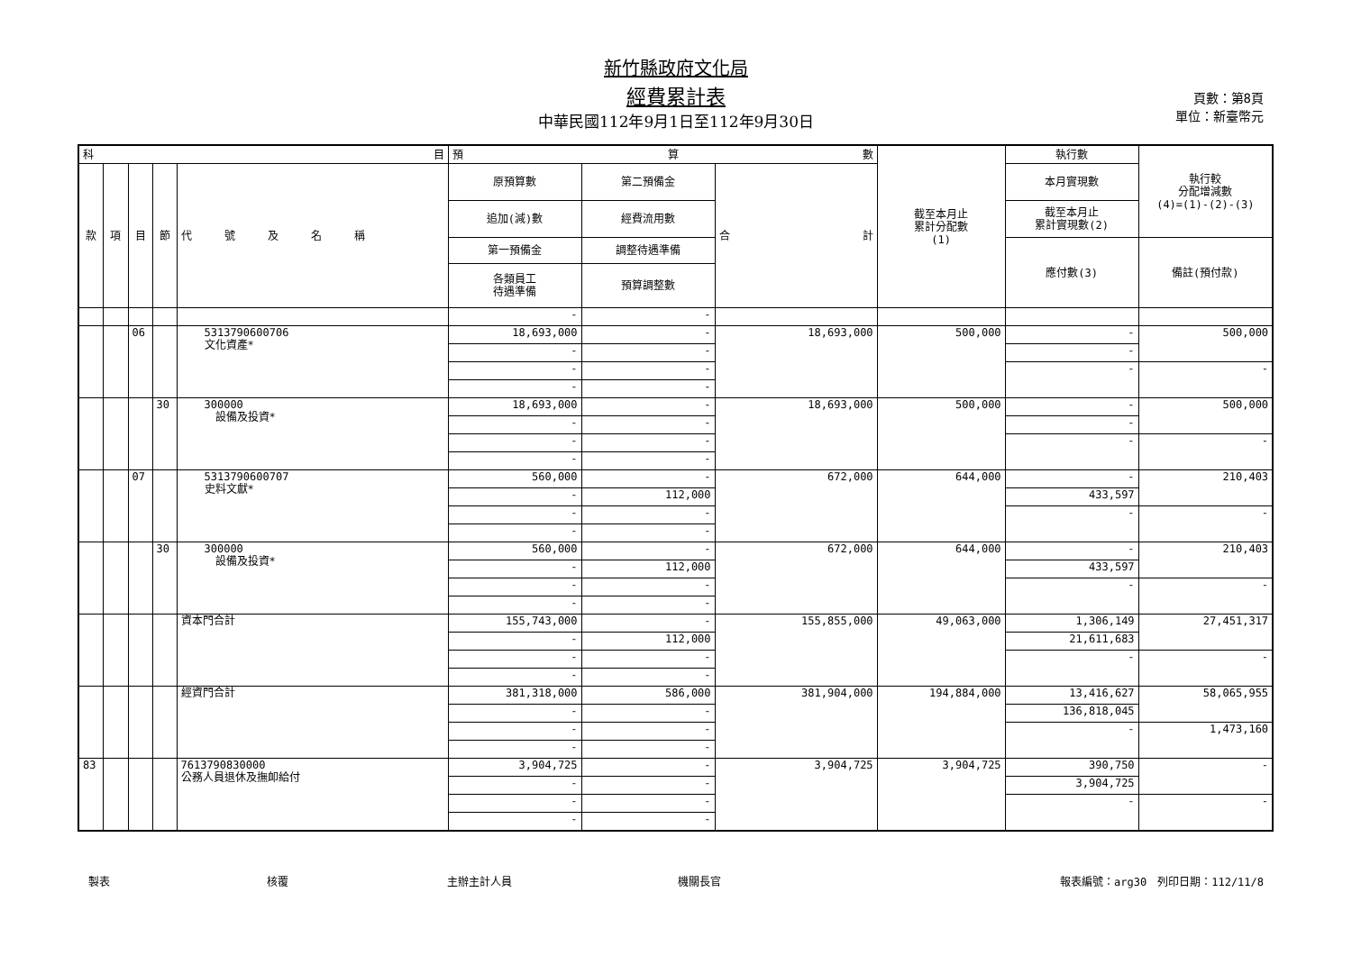新竹縣政府文化局
經費累計表
中華民國112年9月1日至112年9月30日
頁數：第8頁
單位：新臺幣元
| 科 目 | | | | | 預 算 數 | | | 截至本月止 累計分配數 (1) | 執行數 | 執行較 分配增減數 (4)=(1)-(2)-(3) |
| --- | --- | --- | --- | --- | --- | --- | --- | --- | --- | --- |
| 款 | 項 | 目 | 節 | 代 號 及 名 稱 | 原預算數 | 第二預備金 | 合 計 | | 本月實現數 | |
| | | | | | 追加(減)數 | 經費流用數 | | | 截至本月止 累計實現數(2) | |
| | | | | | 第一預備金 | 調整待遇準備 | | | 應付數(3) | 備註(預付款) |
| | | | | | 各類員工 待遇準備 | 預算調整數 | | | | |
| | | | | | - | - | | | | |
| | | 06 | | 5313790600706 文化資產* | 18,693,000 | - | 18,693,000 | 500,000 | - | 500,000 |
| | | | | | - | - | | | - | |
| | | | | | - | - | | | - | - |
| | | | | | - | - | | | | |
| | | | 30 | 300000 設備及投資* | 18,693,000 | - | 18,693,000 | 500,000 | - | 500,000 |
| | | | | | - | - | | | - | |
| | | | | | - | - | | | - | - |
| | | | | | - | - | | | | |
| | | 07 | | 5313790600707 史料文獻* | 560,000 | - | 672,000 | 644,000 | - | 210,403 |
| | | | | | - | 112,000 | | | 433,597 | |
| | | | | | - | - | | | - | - |
| | | | | | - | - | | | | |
| | | | 30 | 300000 設備及投資* | 560,000 | - | 672,000 | 644,000 | - | 210,403 |
| | | | | | - | 112,000 | | | 433,597 | |
| | | | | | - | - | | | - | - |
| | | | | | - | - | | | | |
| | | | | 資本門合計 | 155,743,000 | - | 155,855,000 | 49,063,000 | 1,306,149 | 27,451,317 |
| | | | | | - | 112,000 | | | 21,611,683 | |
| | | | | | - | - | | | - | - |
| | | | | | - | - | | | | |
| | | | | 經資門合計 | 381,318,000 | 586,000 | 381,904,000 | 194,884,000 | 13,416,627 | 58,065,955 |
| | | | | | - | - | | | 136,818,045 | |
| | | | | | - | - | | | - | 1,473,160 |
| | | | | | - | - | | | | |
| 83 | | | | 7613790830000 公務人員退休及撫卹給付 | 3,904,725 | - | 3,904,725 | 3,904,725 | 390,750 | - |
| | | | | | - | - | | | 3,904,725 | |
| | | | | | - | - | | | - | - |
| | | | | | - | - | | | | |
製表 核覆 主辦主計人員 機關長官 報表編號：arg30　列印日期：112/11/8